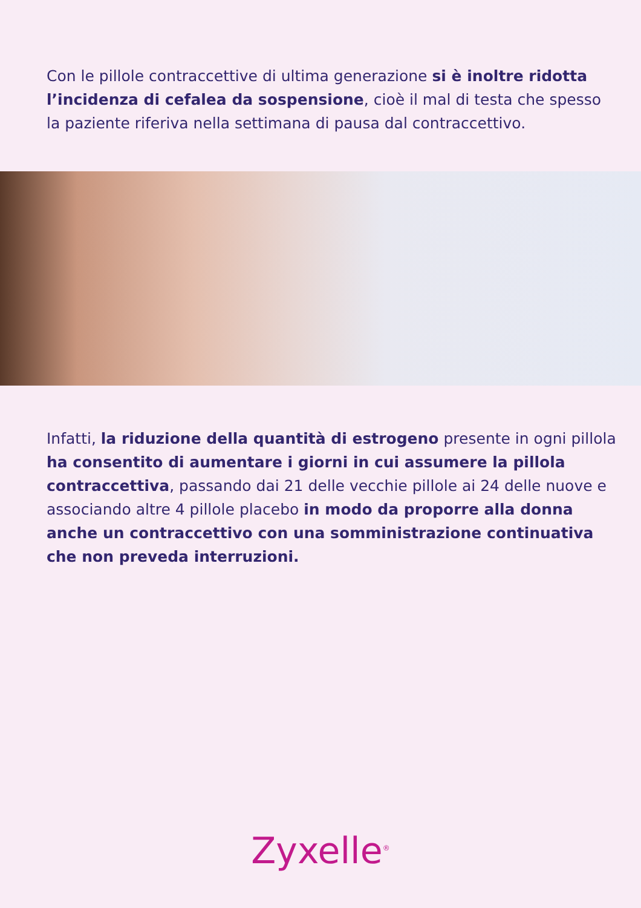Con le pillole contraccettive di ultima generazione si è inoltre ridotta l’incidenza di cefalea da sospensione, cioè il mal di testa che spesso la paziente riferiva nella settimana di pausa dal contraccettivo.
Infatti, la riduzione della quantità di estrogeno presente in ogni pillola ha consentito di aumentare i giorni in cui assumere la pillola contraccettiva, passando dai 21 delle vecchie pillole ai 24 delle nuove e associando altre 4 pillole placebo in modo da proporre alla donna anche un contraccettivo con una somministrazione continuativa che non preveda interruzioni.
Zyxelle<sup>®</sup>